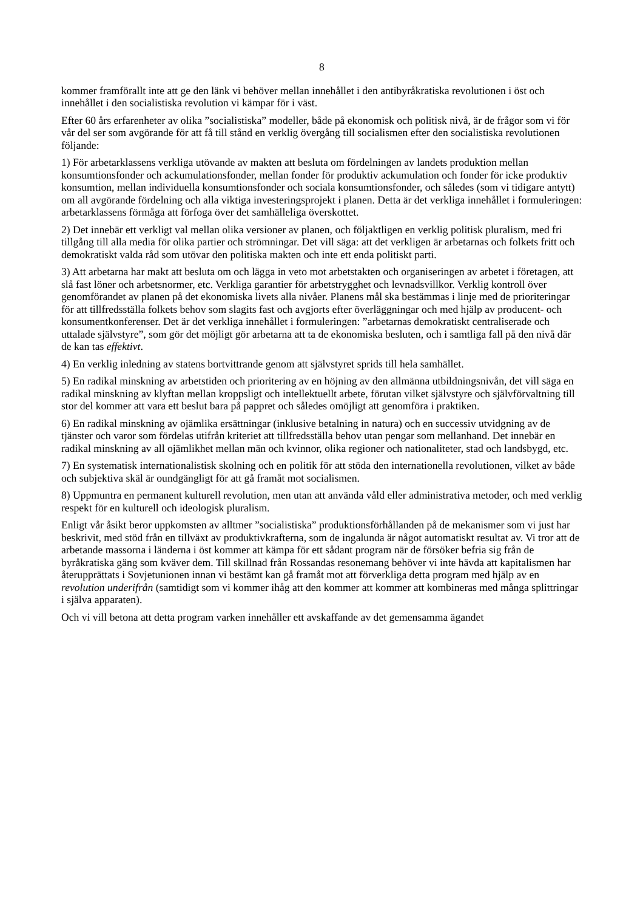8
kommer framförallt inte att ge den länk vi behöver mellan innehållet i den antibyråkratiska revolutionen i öst och innehållet i den socialistiska revolution vi kämpar för i väst.
Efter 60 års erfarenheter av olika ”socialistiska” modeller, både på ekonomisk och politisk nivå, är de frågor som vi för vår del ser som avgörande för att få till stånd en verklig övergång till socialis­men efter den socialistiska revolutionen följande:
1) För arbetarklassens verkliga utövande av makten att besluta om fördelningen av landets produktion mellan konsumtionsfonder och ackumulationsfonder, mellan fonder för produktiv ackumulation och fonder för icke produktiv konsumtion, mellan individuella konsumtionsfonder och sociala konsumtionsfonder, och således (som vi tidigare antytt) om all avgörande fördelning och alla viktiga investeringsprojekt i planen. Detta är det verkliga innehållet i formuleringen: arbetarklassens förmåga att förfoga över det samhälleliga överskottet.
2) Det innebär ett verkligt val mellan olika versioner av planen, och följaktligen en verklig politisk pluralism, med fri tillgång till alla media för olika partier och strömningar. Det vill säga: att det verkligen är arbetarnas och folkets fritt och demokratiskt valda råd som utövar den politiska makten och inte ett enda politiskt parti.
3) Att arbetarna har makt att besluta om och lägga in veto mot arbetstakten och organiseringen av arbetet i företagen, att slå fast löner och arbetsnormer, etc. Verkliga garantier för arbetstrygghet och levnadsvillkor. Verklig kontroll över genomförandet av planen på det ekonomiska livets alla nivåer. Planens mål ska bestämmas i linje med de prioriteringar för att tillfredsställa folkets behov som slagits fast och avgjorts efter överläggningar och med hjälp av producent- och konsumentkonfe­renser. Det är det verkliga innehållet i formuleringen: ”arbetarnas demokratiskt centraliserade och uttalade självstyre”, som gör det möjligt gör arbetarna att ta de ekonomiska besluten, och i samtliga fall på den nivå där de kan tas effektivt.
4) En verklig inledning av statens bortvittrande genom att självstyret sprids till hela samhället.
5) En radikal minskning av arbetstiden och prioritering av en höjning av den allmänna utbildnings­nivån, det vill säga en radikal minskning av klyftan mellan kroppsligt och intellektuellt arbete, förutan vilket självstyre och självförvaltning till stor del kommer att vara ett beslut bara på pappret och således omöjligt att genomföra i praktiken.
6) En radikal minskning av ojämlika ersättningar (inklusive betalning in natura) och en successiv utvidgning av de tjänster och varor som fördelas utifrån kriteriet att tillfredsställa behov utan pengar som mellanhand. Det innebär en radikal minskning av all ojämlikhet mellan män och kvinnor, olika regioner och nationaliteter, stad och landsbygd, etc.
7) En systematisk internationalistisk skolning och en politik för att stöda den internationella revolu­tionen, vilket av både och subjektiva skäl är oundgängligt för att gå framåt mot socialismen.
8) Uppmuntra en permanent kulturell revolution, men utan att använda våld eller administrativa metoder, och med verklig respekt för en kulturell och ideologisk pluralism.
Enligt vår åsikt beror uppkomsten av alltmer ”socialistiska” produktionsförhållanden på de meka­nismer som vi just har beskrivit, med stöd från en tillväxt av produktivkrafterna, som de ingalunda är något automatiskt resultat av. Vi tror att de arbetande massorna i länderna i öst kommer att kämpa för ett sådant program när de försöker befria sig från de byråkratiska gäng som kväver dem. Till skillnad från Rossandas resonemang behöver vi inte hävda att kapitalismen har återupprättats i Sovjetunionen innan vi bestämt kan gå framåt mot att förverkliga detta program med hjälp av en revolution underifrån (samtidigt som vi kommer ihåg att den kommer att kommer att kombineras med många splittringar i själva apparaten).
Och vi vill betona att detta program varken innehåller ett avskaffande av det gemensamma ägandet